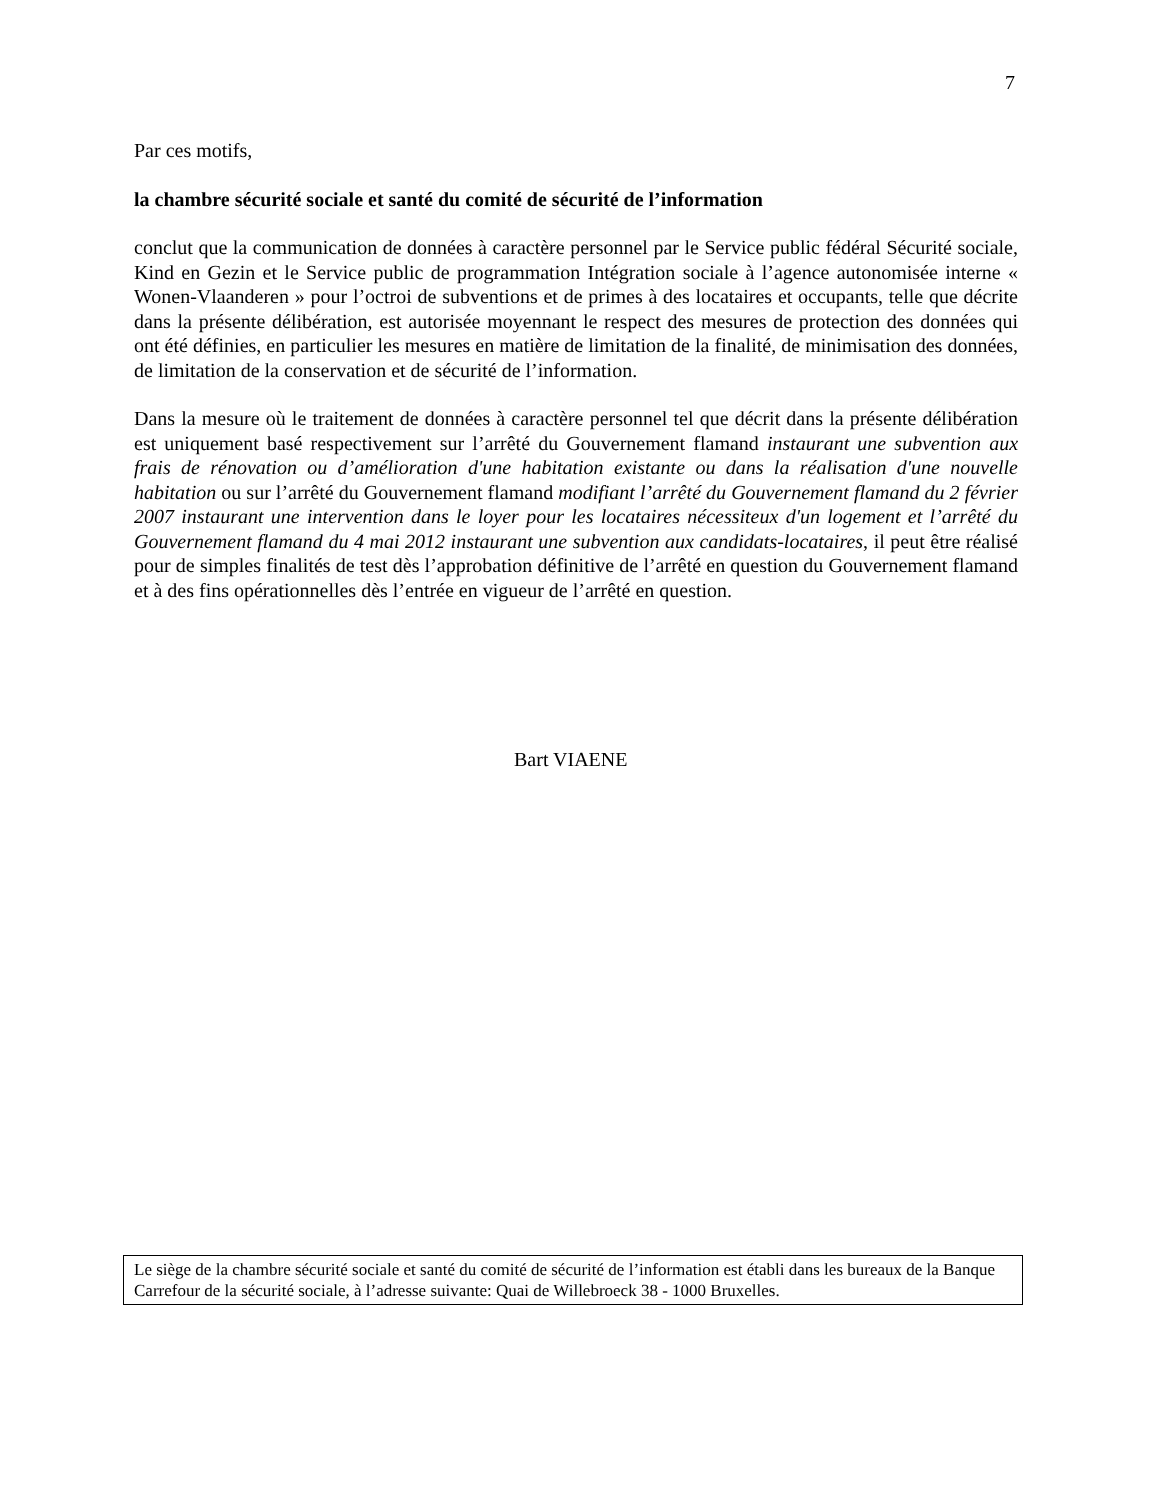7
Par ces motifs,
la chambre sécurité sociale et santé du comité de sécurité de l’information
conclut que la communication de données à caractère personnel par le Service public fédéral Sécurité sociale, Kind en Gezin et le Service public de programmation Intégration sociale à l’agence autonomisée interne « Wonen-Vlaanderen » pour l’octroi de subventions et de primes à des locataires et occupants, telle que décrite dans la présente délibération, est autorisée moyennant le respect des mesures de protection des données qui ont été définies, en particulier les mesures en matière de limitation de la finalité, de minimisation des données, de limitation de la conservation et de sécurité de l’information.
Dans la mesure où le traitement de données à caractère personnel tel que décrit dans la présente délibération est uniquement basé respectivement sur l’arrêté du Gouvernement flamand instaurant une subvention aux frais de rénovation ou d’amélioration d'une habitation existante ou dans la réalisation d'une nouvelle habitation ou sur l’arrêté du Gouvernement flamand modifiant l’arrêté du Gouvernement flamand du 2 février 2007 instaurant une intervention dans le loyer pour les locataires nécessiteux d'un logement et l’arrêté du Gouvernement flamand du 4 mai 2012 instaurant une subvention aux candidats-locataires, il peut être réalisé pour de simples finalités de test dès l’approbation définitive de l’arrêté en question du Gouvernement flamand et à des fins opérationnelles dès l’entrée en vigueur de l’arrêté en question.
Bart VIAENE
Le siège de la chambre sécurité sociale et santé du comité de sécurité de l’information est établi dans les bureaux de la Banque Carrefour de la sécurité sociale, à l’adresse suivante: Quai de Willebroeck 38 - 1000 Bruxelles.